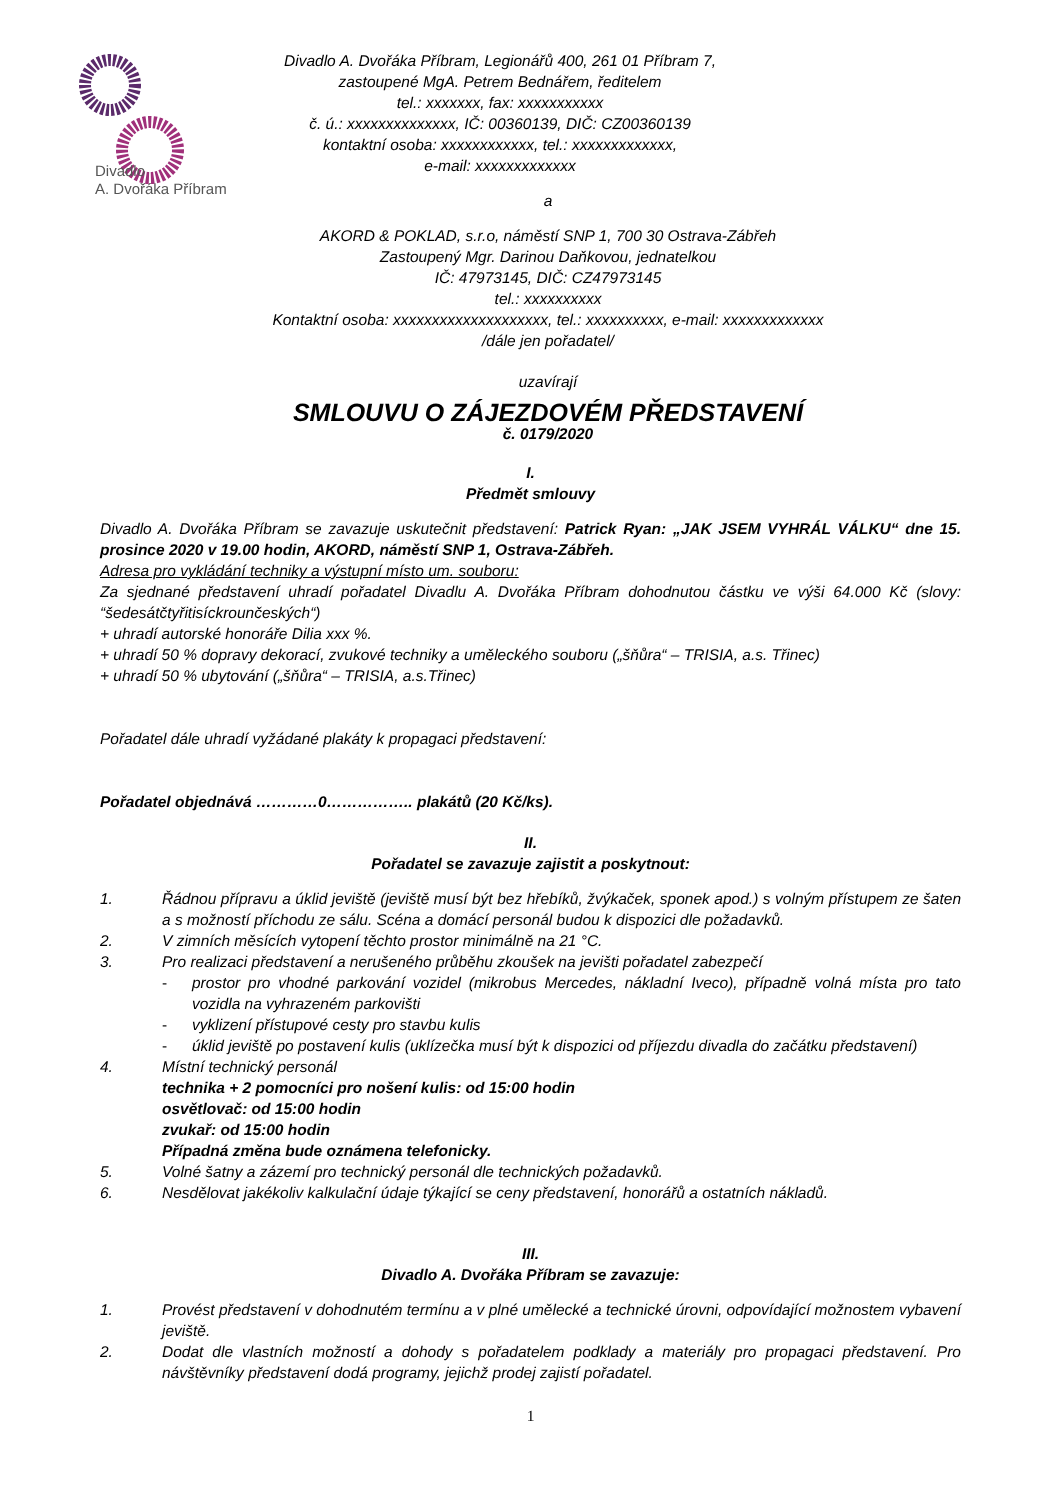Divadlo
A. Dvořáka Příbram
Divadlo A. Dvořáka Příbram, Legionářů 400, 261 01 Příbram 7,
zastoupené MgA. Petrem Bednářem, ředitelem
tel.: xxxxxxx, fax: xxxxxxxxxxx
č. ú.: xxxxxxxxxxxxxx, IČ: 00360139, DIČ: CZ00360139
kontaktní osoba: xxxxxxxxxxxx, tel.: xxxxxxxxxxxxx,
e-mail: xxxxxxxxxxxxx
a
AKORD & POKLAD, s.r.o, náměstí SNP 1, 700 30 Ostrava-Zábřeh
Zastoupený Mgr. Darinou Daňkovou, jednatelkou
IČ: 47973145, DIČ: CZ47973145
tel.: xxxxxxxxxx
Kontaktní osoba: xxxxxxxxxxxxxxxxxxxx, tel.: xxxxxxxxxx, e-mail: xxxxxxxxxxxxx
/dále jen pořadatel/
uzavírají
SMLOUVU O ZÁJEZDOVÉM PŘEDSTAVENÍ
č. 0179/2020
I.
Předmět smlouvy
Divadlo A. Dvořáka Příbram se zavazuje uskutečnit představení: Patrick Ryan: „JAK JSEM VYHRÁL VÁLKU“ dne 15. prosince 2020 v 19.00 hodin, AKORD, náměstí SNP 1, Ostrava-Zábřeh.
Adresa pro vykládání techniky a výstupní místo um. souboru:
Za sjednané představení uhradí pořadatel Divadlu A. Dvořáka Příbram dohodnutou částku ve výši 64.000 Kč (slovy: “šedesátčtyřitisíckrounčeských“)
+ uhradí autorské honoráře Dilia xxx %.
+ uhradí 50 % dopravy dekorací, zvukové techniky a uměleckého souboru („šňůra“ – TRISIA, a.s. Třinec)
+ uhradí 50 % ubytování („šňůra“ – TRISIA, a.s.Třinec)
Pořadatel dále uhradí vyžádané plakáty k propagaci představení:
Pořadatel objednává …………0…………….. plakátů (20 Kč/ks).
II.
Pořadatel se zavazuje zajistit a poskytnout:
1. Řádnou přípravu a úklid jeviště (jeviště musí být bez hřebíků, žvýkaček, sponek apod.) s volným přístupem ze šaten a s možností příchodu ze sálu. Scéna a domácí personál budou k dispozici dle požadavků.
2. V zimních měsících vytopení těchto prostor minimálně na 21 °C.
3. Pro realizaci představení a nerušeného průběhu zkoušek na jevišti pořadatel zabezpečí
- prostor pro vhodné parkování vozidel (mikrobus Mercedes, nákladní Iveco), případně volná místa pro tato vozidla na vyhrazeném parkovišti
- vyklizení přístupové cesty pro stavbu kulis
- úklid jeviště po postavení kulis (uklízečka musí být k dispozici od příjezdu divadla do začátku představení)
4. Místní technický personál
technika + 2 pomocníci pro nošení kulis: od 15:00 hodin
osvětlovač: od 15:00 hodin
zvukař: od 15:00 hodin
Případná změna bude oznámena telefonicky.
5. Volné šatny a zázemí pro technický personál dle technických požadavků.
6. Nesdělovat jakékoliv kalkulační údaje týkající se ceny představení, honorářů a ostatních nákladů.
III.
Divadlo A. Dvořáka Příbram se zavazuje:
1. Provést představení v dohodnutém termínu a v plné umělecké a technické úrovni, odpovídající možnostem vybavení jeviště.
2. Dodat dle vlastních možností a dohody s pořadatelem podklady a materiály pro propagaci představení. Pro návštěvníky představení dodá programy, jejichž prodej zajistí pořadatel.
1